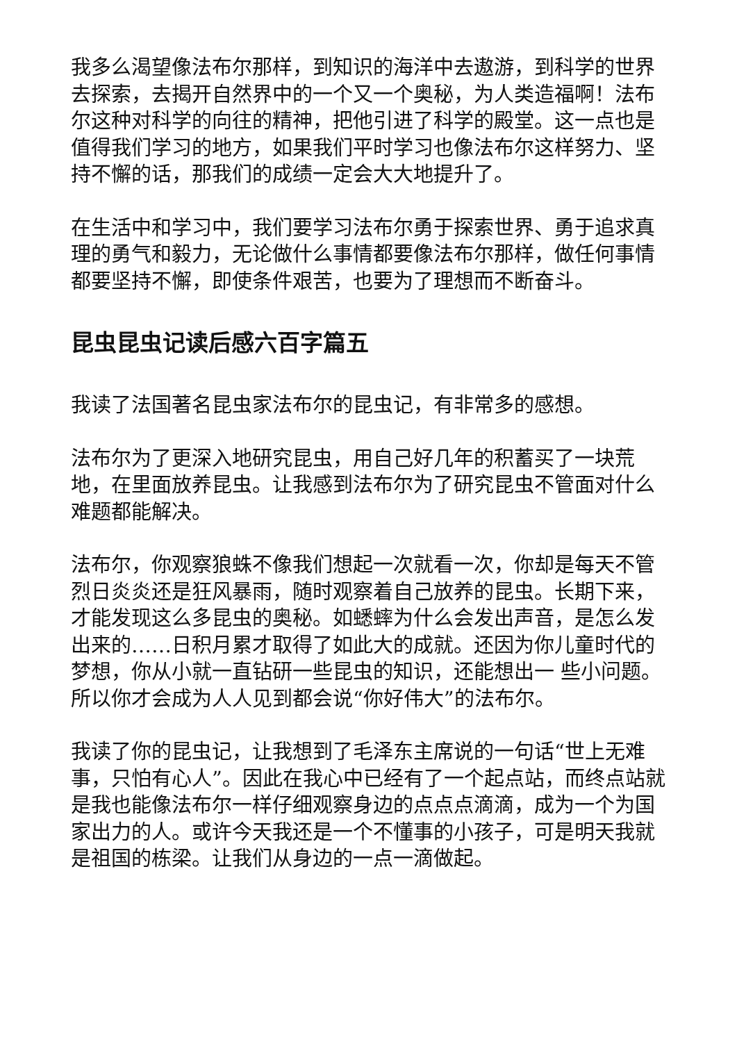我多么渴望像法布尔那样，到知识的海洋中去遨游，到科学的世界去探索，去揭开自然界中的一个又一个奥秘，为人类造福啊！法布尔这种对科学的向往的精神，把他引进了科学的殿堂。这一点也是值得我们学习的地方，如果我们平时学习也像法布尔这样努力、坚持不懈的话，那我们的成绩一定会大大地提升了。
在生活中和学习中，我们要学习法布尔勇于探索世界、勇于追求真理的勇气和毅力，无论做什么事情都要像法布尔那样，做任何事情都要坚持不懈，即使条件艰苦，也要为了理想而不断奋斗。
昆虫昆虫记读后感六百字篇五
我读了法国著名昆虫家法布尔的昆虫记，有非常多的感想。
法布尔为了更深入地研究昆虫，用自己好几年的积蓄买了一块荒地，在里面放养昆虫。让我感到法布尔为了研究昆虫不管面对什么难题都能解决。
法布尔，你观察狼蛛不像我们想起一次就看一次，你却是每天不管烈日炎炎还是狂风暴雨，随时观察着自己放养的昆虫。长期下来，才能发现这么多昆虫的奥秘。如蟋蟀为什么会发出声音，是怎么发出来的……日积月累才取得了如此大的成就。还因为你儿童时代的梦想，你从小就一直钻研一些昆虫的知识，还能想出一 些小问题。所以你才会成为人人见到都会说“你好伟大”的法布尔。
我读了你的昆虫记，让我想到了毛泽东主席说的一句话“世上无难事，只怕有心人”。因此在我心中已经有了一个起点站，而终点站就是我也能像法布尔一样仔细观察身边的点点点滴滴，成为一个为国家出力的人。或许今天我还是一个不懂事的小孩子，可是明天我就是祖国的栋梁。让我们从身边的一点一滴做起。